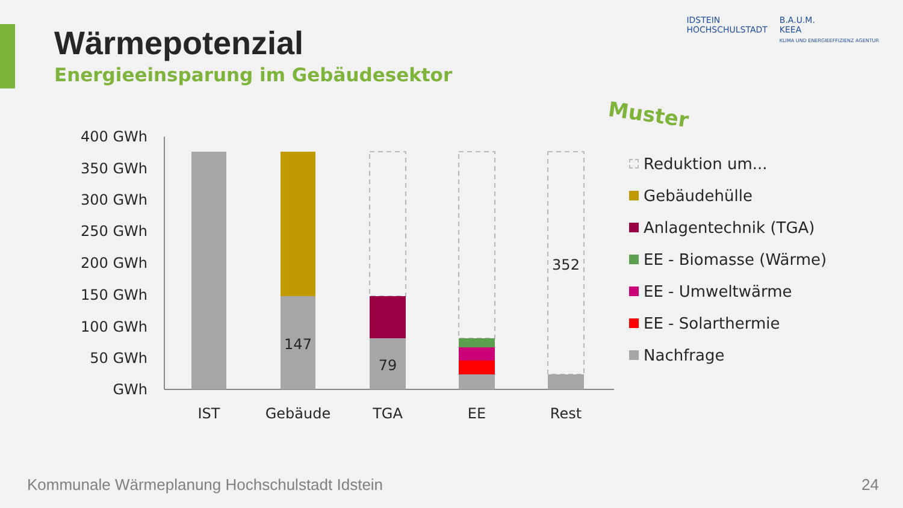Wärmepotenzial
Energieeinsparung im Gebäudesektor
IDSTEIN
HOCHSCHULSTADT
B.A.U.M.
KEEA
KLIMA UND ENERGIEEFFIZIENZ AGENTUR
Muster
400 GWh
350 GWh
300 GWh
250 GWh
200 GWh
150 GWh
100 GWh
50 GWh
GWh
147
79
352
IST
Gebäude
TGA
EE
Rest
Reduktion um...
Gebäudehülle
Anlagentechnik (TGA)
EE - Biomasse (Wärme)
EE - Umweltwärme
EE - Solarthermie
Nachfrage
Kommunale Wärmeplanung Hochschulstadt Idstein
24